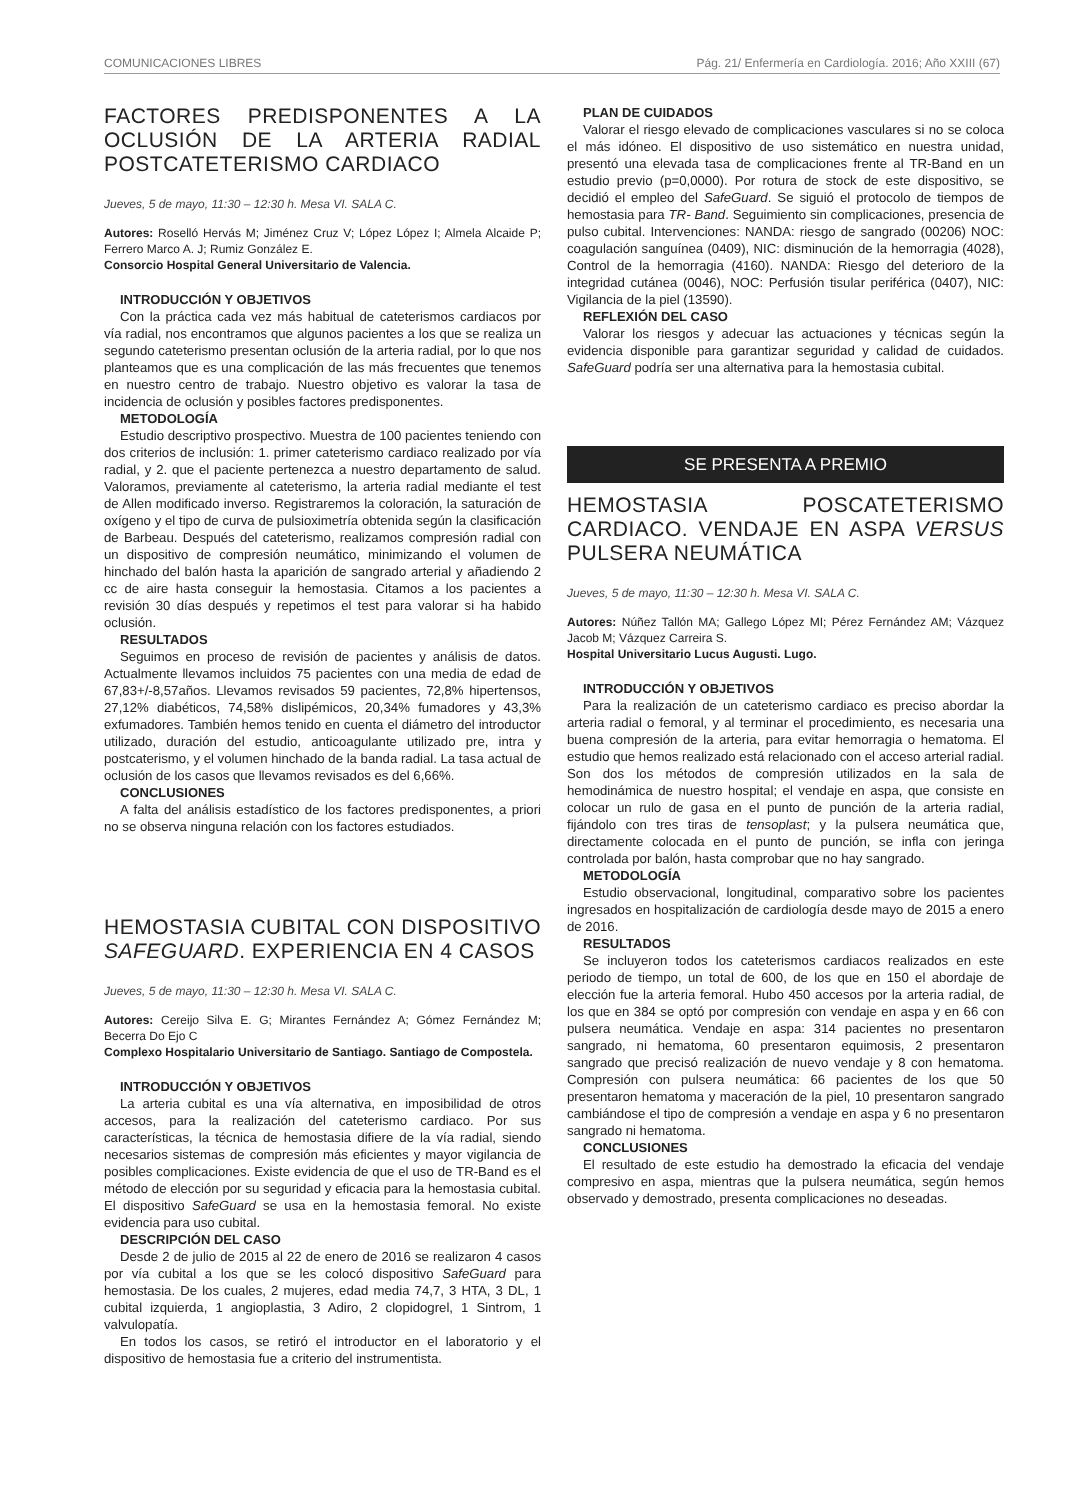COMUNICACIONES LIBRES Pág. 21/ Enfermería en Cardiología. 2016; Año XXIII (67)
FACTORES PREDISPONENTES A LA OCLUSIÓN DE LA ARTERIA RADIAL POSTCATETERISMO CARDIACO
Jueves, 5 de mayo, 11:30 – 12:30 h. Mesa VI. SALA C.
Autores: Roselló Hervás M; Jiménez Cruz V; López López I; Almela Alcaide P; Ferrero Marco A. J; Rumiz González E.
Consorcio Hospital General Universitario de Valencia.
INTRODUCCIÓN Y OBJETIVOS
Con la práctica cada vez más habitual de cateterismos cardiacos por vía radial, nos encontramos que algunos pacientes a los que se realiza un segundo cateterismo presentan oclusión de la arteria radial, por lo que nos planteamos que es una complicación de las más frecuentes que tenemos en nuestro centro de trabajo. Nuestro objetivo es valorar la tasa de incidencia de oclusión y posibles factores predisponentes.
METODOLOGÍA
Estudio descriptivo prospectivo. Muestra de 100 pacientes teniendo con dos criterios de inclusión: 1. primer cateterismo cardiaco realizado por vía radial, y 2. que el paciente pertenezca a nuestro departamento de salud. Valoramos, previamente al cateterismo, la arteria radial mediante el test de Allen modificado inverso. Registraremos la coloración, la saturación de oxígeno y el tipo de curva de pulsioximetría obtenida según la clasificación de Barbeau. Después del cateterismo, realizamos compresión radial con un dispositivo de compresión neumático, minimizando el volumen de hinchado del balón hasta la aparición de sangrado arterial y añadiendo 2 cc de aire hasta conseguir la hemostasia. Citamos a los pacientes a revisión 30 días después y repetimos el test para valorar si ha habido oclusión.
RESULTADOS
Seguimos en proceso de revisión de pacientes y análisis de datos. Actualmente llevamos incluidos 75 pacientes con una media de edad de 67,83+/-8,57años. Llevamos revisados 59 pacientes, 72,8% hipertensos, 27,12% diabéticos, 74,58% dislipémicos, 20,34% fumadores y 43,3% exfumadores. También hemos tenido en cuenta el diámetro del introductor utilizado, duración del estudio, anticoagulante utilizado pre, intra y postcaterismo, y el volumen hinchado de la banda radial. La tasa actual de oclusión de los casos que llevamos revisados es del 6,66%.
CONCLUSIONES
A falta del análisis estadístico de los factores predisponentes, a priori no se observa ninguna relación con los factores estudiados.
HEMOSTASIA CUBITAL CON DISPOSITIVO SAFEGUARD. EXPERIENCIA EN 4 CASOS
Jueves, 5 de mayo, 11:30 – 12:30 h. Mesa VI. SALA C.
Autores: Cereijo Silva E. G; Mirantes Fernández A; Gómez Fernández M; Becerra Do Ejo C
Complexo Hospitalario Universitario de Santiago. Santiago de Compostela.
INTRODUCCIÓN Y OBJETIVOS
La arteria cubital es una vía alternativa, en imposibilidad de otros accesos, para la realización del cateterismo cardiaco. Por sus características, la técnica de hemostasia difiere de la vía radial, siendo necesarios sistemas de compresión más eficientes y mayor vigilancia de posibles complicaciones. Existe evidencia de que el uso de TR-Band es el método de elección por su seguridad y eficacia para la hemostasia cubital. El dispositivo SafeGuard se usa en la hemostasia femoral. No existe evidencia para uso cubital.
DESCRIPCIÓN DEL CASO
Desde 2 de julio de 2015 al 22 de enero de 2016 se realizaron 4 casos por vía cubital a los que se les colocó dispositivo SafeGuard para hemostasia. De los cuales, 2 mujeres, edad media 74,7, 3 HTA, 3 DL, 1 cubital izquierda, 1 angioplastia, 3 Adiro, 2 clopidogrel, 1 Sintrom, 1 valvulopatía.
En todos los casos, se retiró el introductor en el laboratorio y el dispositivo de hemostasia fue a criterio del instrumentista.
PLAN DE CUIDADOS
Valorar el riesgo elevado de complicaciones vasculares si no se coloca el más idóneo. El dispositivo de uso sistemático en nuestra unidad, presentó una elevada tasa de complicaciones frente al TR-Band en un estudio previo (p=0,0000). Por rotura de stock de este dispositivo, se decidió el empleo del SafeGuard. Se siguió el protocolo de tiempos de hemostasia para TR- Band. Seguimiento sin complicaciones, presencia de pulso cubital. Intervenciones: NANDA: riesgo de sangrado (00206) NOC: coagulación sanguínea (0409), NIC: disminución de la hemorragia (4028), Control de la hemorragia (4160). NANDA: Riesgo del deterioro de la integridad cutánea (0046), NOC: Perfusión tisular periférica (0407), NIC: Vigilancia de la piel (13590).
REFLEXIÓN DEL CASO
Valorar los riesgos y adecuar las actuaciones y técnicas según la evidencia disponible para garantizar seguridad y calidad de cuidados. SafeGuard podría ser una alternativa para la hemostasia cubital.
SE PRESENTA A PREMIO
HEMOSTASIA POSCATETERISMO CARDIACO. VENDAJE EN ASPA VERSUS PULSERA NEUMÁTICA
Jueves, 5 de mayo, 11:30 – 12:30 h. Mesa VI. SALA C.
Autores: Núñez Tallón MA; Gallego López MI; Pérez Fernández AM; Vázquez Jacob M; Vázquez Carreira S.
Hospital Universitario Lucus Augusti. Lugo.
INTRODUCCIÓN Y OBJETIVOS
Para la realización de un cateterismo cardiaco es preciso abordar la arteria radial o femoral, y al terminar el procedimiento, es necesaria una buena compresión de la arteria, para evitar hemorragia o hematoma. El estudio que hemos realizado está relacionado con el acceso arterial radial. Son dos los métodos de compresión utilizados en la sala de hemodinámica de nuestro hospital; el vendaje en aspa, que consiste en colocar un rulo de gasa en el punto de punción de la arteria radial, fijándolo con tres tiras de tensoplast; y la pulsera neumática que, directamente colocada en el punto de punción, se infla con jeringa controlada por balón, hasta comprobar que no hay sangrado.
METODOLOGÍA
Estudio observacional, longitudinal, comparativo sobre los pacientes ingresados en hospitalización de cardiología desde mayo de 2015 a enero de 2016.
RESULTADOS
Se incluyeron todos los cateterismos cardiacos realizados en este periodo de tiempo, un total de 600, de los que en 150 el abordaje de elección fue la arteria femoral. Hubo 450 accesos por la arteria radial, de los que en 384 se optó por compresión con vendaje en aspa y en 66 con pulsera neumática. Vendaje en aspa: 314 pacientes no presentaron sangrado, ni hematoma, 60 presentaron equimosis, 2 presentaron sangrado que precisó realización de nuevo vendaje y 8 con hematoma. Compresión con pulsera neumática: 66 pacientes de los que 50 presentaron hematoma y maceración de la piel, 10 presentaron sangrado cambiándose el tipo de compresión a vendaje en aspa y 6 no presentaron sangrado ni hematoma.
CONCLUSIONES
El resultado de este estudio ha demostrado la eficacia del vendaje compresivo en aspa, mientras que la pulsera neumática, según hemos observado y demostrado, presenta complicaciones no deseadas.